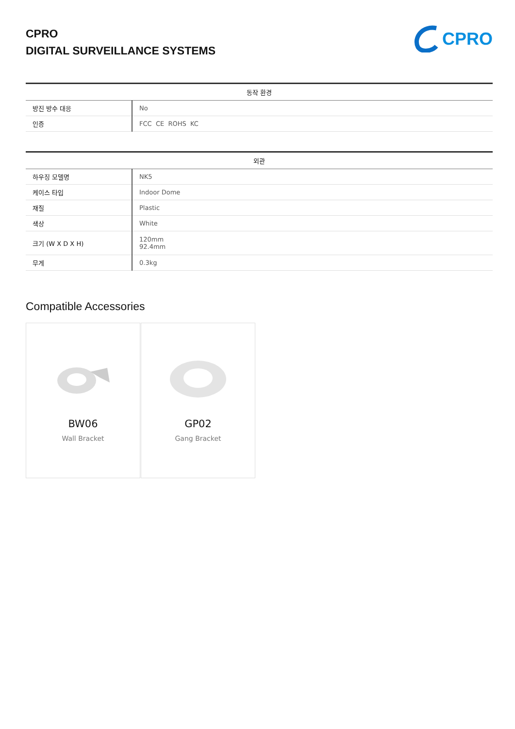CPRO
DIGITAL SURVEILLANCE SYSTEMS
CPRO
| 동작 환경 | |
| --- | --- |
| 방진 방수 대응 | No |
| 인증 | FCC CE ROHS KC |
| 외관 | |
| --- | --- |
| 하우징 모델명 | NK5 |
| 케이스 타입 | Indoor Dome |
| 재질 | Plastic |
| 색상 | White |
| 크기 (W X D X H) | 120mm 92.4mm |
| 무게 | 0.3kg |
Compatible Accessories
BW06
Wall Bracket
GP02
Gang Bracket